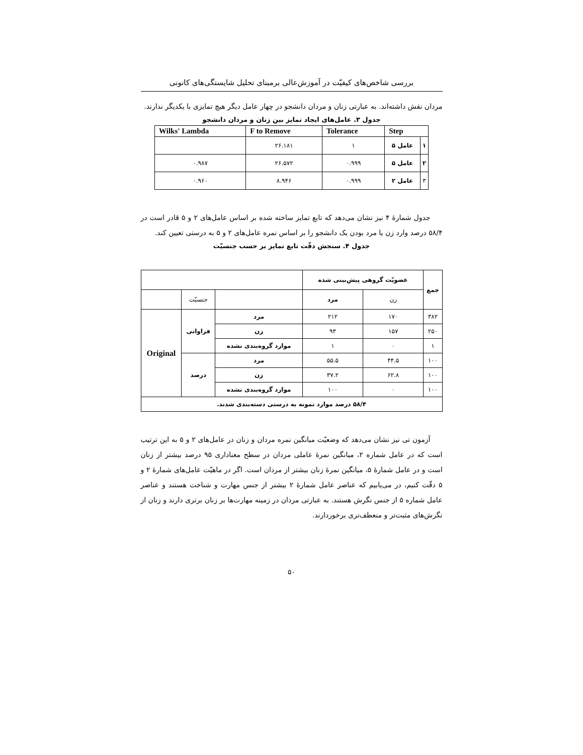بررسی شاخص‌های کیفیّت در آموزش‌عالی برمبنای تحلیل شایستگی‌های کانونی
مردان نقش داشته‌اند. به عبارتی زنان و مردان دانشجو در چهار عامل دیگر هیچ تمایزی با یکدیگر ندارند.
جدول ۳. عامل‌های ایجاد تمایز بین زنان و مردان دانشجو
| Wilks' Lambda | F to Remove | Tolerance | Step | |
| --- | --- | --- | --- | --- |
| | ۲۶.۱۸۱ | ۱ | عامل ۵ | ۱ |
| ۰.۹۸۷ | ۲۶.۵۷۲ | ۰.۹۹۹ | عامل ۵ | ۲ |
| ۰.۹۶۰ | ۸.۹۴۶ | ۰.۹۹۹ | عامل ۲ | ۳ |
جدول شمارهٔ ۴ نیز نشان می‌دهد که تابع تمایز ساخته شده بر اساس عامل‌های ۲ و ۵ قادر است در ۵۸/۴ درصد وارد زن یا مرد بودن یک دانشجو را بر اساس نمره عامل‌های ۲ و ۵ به درستی تعیین کند.
جدول ۴. سنجش دقّت تابع تمایز بر حسب جنسیّت
| | | | عضویّت گروهی پیش‌بینی شده | | جمع |
| | جنسیّت | | مرد | زن | |
| Original | فراوانی | مرد | ۲۱۲ | ۱۷۰ | ۳۸۲ |
| | | زن | ۹۳ | ۱۵۷ | ۲۵۰ |
| | | موارد گروه‌بندی نشده | ۱ | ۰ | ۱ |
| | درصد | مرد | ۵۵.۵ | ۴۴.۵ | ۱۰۰ |
| | | زن | ۳۷.۲ | ۶۲.۸ | ۱۰۰ |
| | | موارد گروه‌بندی نشده | ۱۰۰ | ۰ | ۱۰۰ |
| ۵۸/۴ درصد موارد نمونه به درستی دسته‌بندی شدند. | | | | | |
آزمون تی نیز نشان می‌دهد که وضعیّت میانگین نمره مردان و زنان در عامل‌های ۲ و ۵ به این ترتیب است که در عامل شماره ۲، میانگین نمرهٔ عاملی مردان در سطح معناداری ۹۵ درصد بیشتر از زنان است و در عامل شمارهٔ ۵، میانگین نمرهٔ زنان بیشتر از مردان است. اگر در ماهیّت عامل‌های شمارهٔ ۲ و ۵ دقّت کنیم، در می‌یابیم که عناصر عامل شمارهٔ ۲ بیشتر از جنس مهارت و شناخت هستند و عناصر عامل شماره ۵ از جنس نگرش هستند. به عبارتی مردان در زمینه مهارت‌ها بر زنان برتری دارند و زنان از نگرش‌های مثبت‌تر و منعطف‌تری برخوردارند.
۵۰